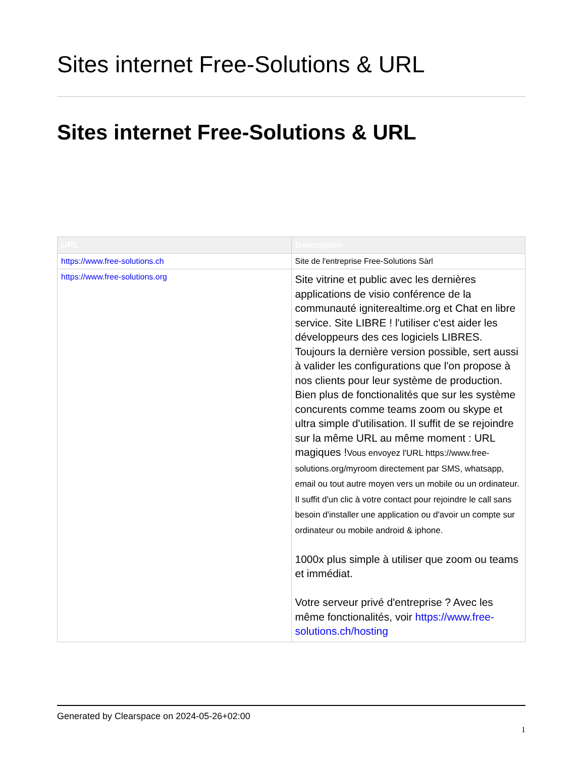Sites internet Free-Solutions & URL
Sites internet Free-Solutions & URL
| URL | Description |
| --- | --- |
| https://www.free-solutions.ch | Site de l'entreprise Free-Solutions Sàrl |
| https://www.free-solutions.org | Site vitrine et public avec les dernières applications de visio conférence de la communauté igniterealtime.org et Chat en libre service. Site LIBRE ! l'utiliser c'est aider les développeurs des ces logiciels LIBRES. Toujours la dernière version possible, sert aussi à valider les configurations que l'on propose à nos clients pour leur système de production. Bien plus de fonctionalités que sur les système concurents comme teams zoom ou skype et ultra simple d'utilisation. Il suffit de se rejoindre sur la même URL au même moment : URL magiques ! Vous envoyez l'URL https://www.free-solutions.org/myroom directement par SMS, whatsapp, email ou tout autre moyen vers un mobile ou un ordinateur. Il suffit d'un clic à votre contact pour rejoindre le call sans besoin d'installer une application ou d'avoir un compte sur ordinateur ou mobile android & iphone. 1000x plus simple à utiliser que zoom ou teams et immédiat. Votre serveur privé d'entreprise ? Avec les même fonctionalités, voir https://www.free-solutions.ch/hosting |
Generated by Clearspace on 2024-05-26+02:00
1